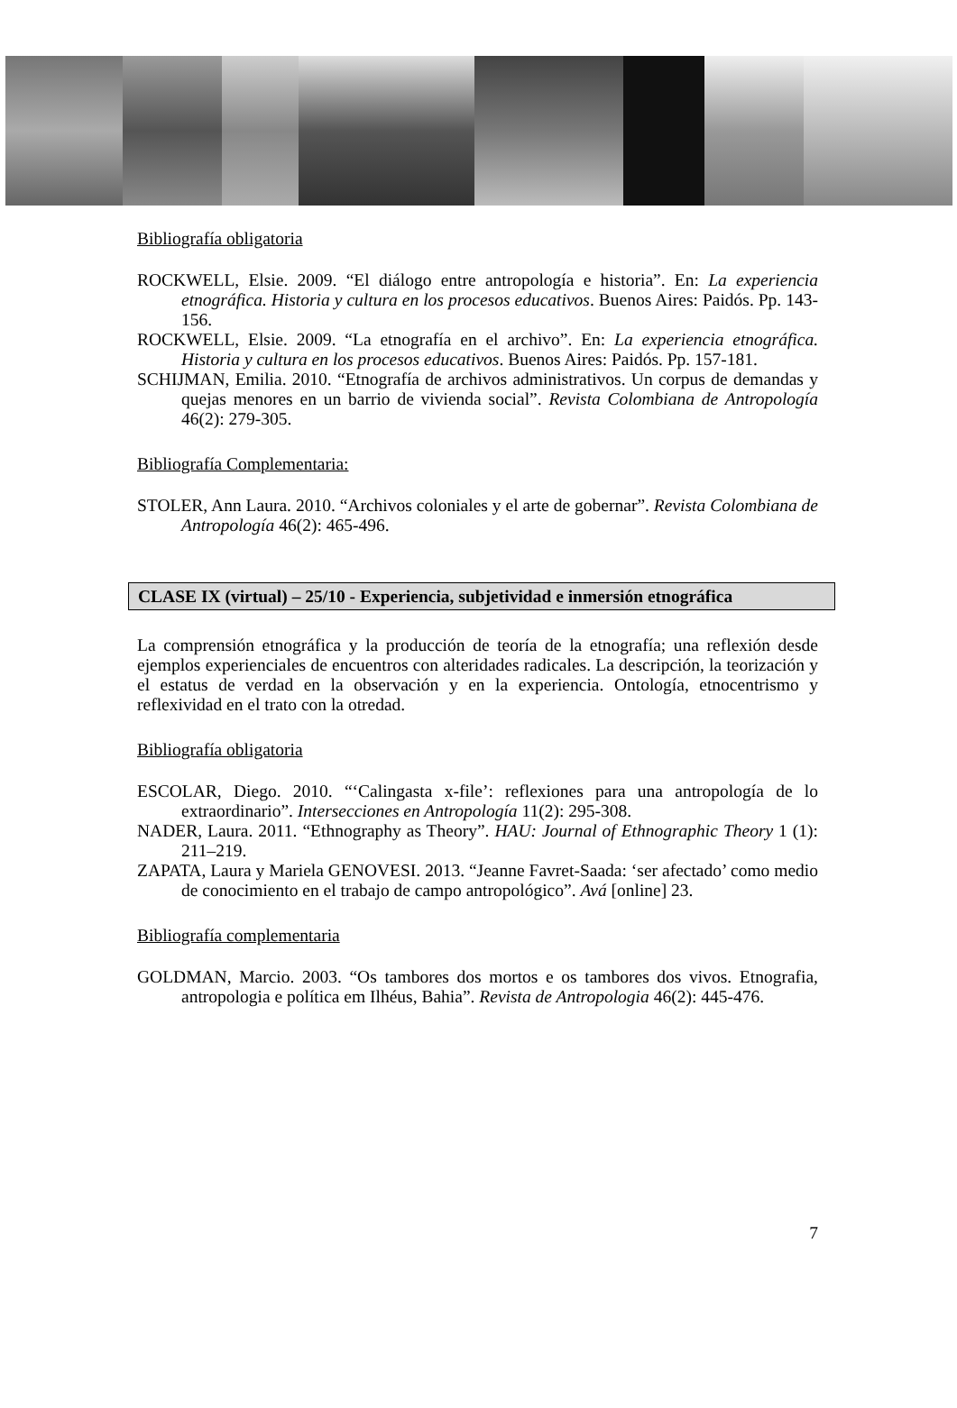Bibliografía obligatoria
ROCKWELL, Elsie. 2009. “El diálogo entre antropología e historia”. En: La experiencia etnográfica. Historia y cultura en los procesos educativos. Buenos Aires: Paidós. Pp. 143-156.
ROCKWELL, Elsie. 2009. “La etnografía en el archivo”. En: La experiencia etnográfica. Historia y cultura en los procesos educativos. Buenos Aires: Paidós. Pp. 157-181.
SCHIJMAN, Emilia. 2010. “Etnografía de archivos administrativos. Un corpus de demandas y quejas menores en un barrio de vivienda social”. Revista Colombiana de Antropología 46(2): 279-305.
Bibliografía Complementaria:
STOLER, Ann Laura. 2010. “Archivos coloniales y el arte de gobernar”. Revista Colombiana de Antropología 46(2): 465-496.
CLASE IX (virtual) – 25/10 - Experiencia, subjetividad e inmersión etnográfica
La comprensión etnográfica y la producción de teoría de la etnografía; una reflexión desde ejemplos experienciales de encuentros con alteridades radicales. La descripción, la teorización y el estatus de verdad en la observación y en la experiencia. Ontología, etnocentrismo y reflexividad en el trato con la otredad.
Bibliografía obligatoria
ESCOLAR, Diego. 2010. “‘Calingasta x-file’: reflexiones para una antropología de lo extraordinario”. Intersecciones en Antropología 11(2): 295-308.
NADER, Laura. 2011. “Ethnography as Theory”. HAU: Journal of Ethnographic Theory 1 (1): 211–219.
ZAPATA, Laura y Mariela GENOVESI. 2013. “Jeanne Favret-Saada: ‘ser afectado’ como medio de conocimiento en el trabajo de campo antropológico”. Avá [online] 23.
Bibliografía complementaria
GOLDMAN, Marcio. 2003. “Os tambores dos mortos e os tambores dos vivos. Etnografia, antropologia e política em Ilhéus, Bahia”. Revista de Antropologia 46(2): 445-476.
7